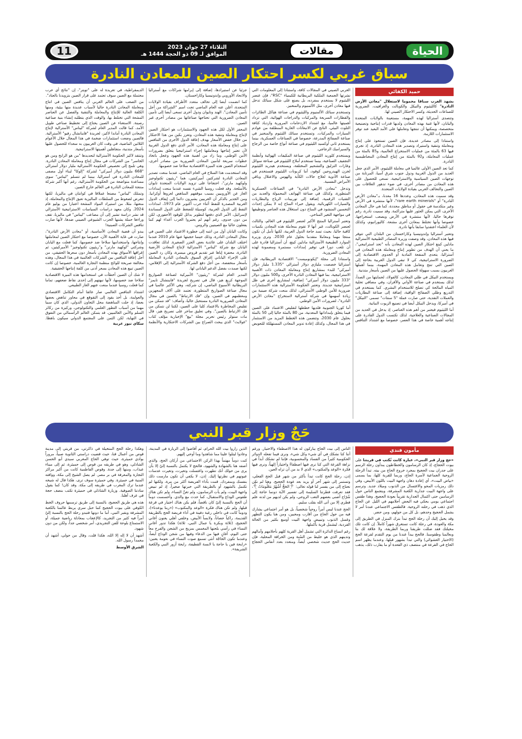الحياة مقالات الثلاثاء 27 جوان 2023
الموافق لـ 09 ذو الحجة 1444 هـ 11
سباق غربي لكسر احتكار الصين للمعادن النادرة
حميد الكفائي
يشهد الغرب سباقا محموما لاستغلال "معادن الأرض النادرة" كالليثيوم والنيكل والكوبالت والغرافيت، الضرورية للصناعات الحديثة، وكسر الاحتكار الصيني لها.
وتتصدى أستراليا لهذه المهمة، مستعينة بالولايات المتحدة واليابان، لأنها غنية بهذه المعادن ولديها قدرات إنتاجية وتصنيعية متخصصة، ويمكنها أن تنتجها وتعاملها على الأمد البعيد عند توفر الاستثمارات اللازمة.
واستنادا إلى مصادر عديدة، فإن الصين تستحوذ على إنتاج ومعاملة وتنقية واستيراد وتصدير هذه المعادن النادرة، إذ تجري فيها 63 بالمئة من عمليات الاستخراج العالمية، و85 بالمئة من عمليات المعاملة، و92 بالمئة من إنتاج المعادن المغناطيسية النادرة.
كما تعد الصين الأولى عالميا في معاملة الليثيوم، الأمر الذي جعل العديد من الدول الغربية ودول جنوب شرق آسيا، المرتابة من توجهات الصين السياسية والاستراتيجية، تسعى للحصول على هذه المعادن من مصادر أخرى، في ضوء تدهور العلاقات بين الصين والتحالف الغربي بقيادة الولايات المتحدة.
وقد سميت هذه المعادن، وعددها 16 معدنا، بـ"معادن الأرض النادرة" أو "rare earth minerals"، لأنها منتشرة في الأرض وغير متكدسة في حقول أو مناطق محددة، كما هي حال المعادن الأخرى، التي يمكن العثور عليها متراكمة. وقد سميت نادرة، رغم توفرها حاليا، لأنها منتشرة في الأرض ويصعب استخراجها، خصوصا وأنها تختلط بمعادن أخرى مشعة، كاليورانيوم، وكذلك لأن العلماء اعتقدوا سابقا بأنها نادرة.
وتعتبر أستراليا وإندونيسيا وكازاخستان من البلدان التي تتوفر فيها هذه المعادن، وقد وصفت وزيرة المصادر الطبيعية الأسترالية مادلين كينغ احتكار الصين لهذه المعادن بأنه "تحد استراتيجي"، ما يعني أن الهدف من تطوير إنتاج ومعاملة هذه المعادن في أستراليا، يتعدى المنفعة المادية أو الجدوى الاقتصادية إلى الضرورة الاستراتيجية، كي لا تبقى الدول الغربية بحاجة إلى الصين التي تنتج وتعامل هذه المعادن المهمة، بينما أهملها الغربيون بسبب سهولة الحصول عليها من الصين بأسعار متدنية.
ويستخدم النيكل في طلي المعادن، كالفولاذ، لحمايتها من الصدأ، لذلك يستخدم في صناعة الأواني والأفران، وفي مصافي تحلية المياه المالحة كي تصلح للاستخدام البشري. كما يستخدم في التدريع وطلي الصفائح الواقية، إضافة إلى صناعة البطاريات والعملات النقدية، حتى صارت عملة "5 سنتات" تسمى "النيكل" في أميركا، ويدخل النيكل أيضا في تصنيع الزيوت النباتية.
أما الليثيوم فيعتبر من أهم هذه العناصر، إذ يدخل في العديد من المجالات الصناعية والعلاجية، لذلك تكتسب الدول القادرة على إنتاجه أهمية خاصة في هذا العصر، خصوصا مع اشتداد التنافس الغربي الصيني في المجالات كافة، واستنادا إلى المعلومات التي نشرتها الجمعية الملكية البريطانية للكيمياء "RSC"، فإن عنصر الليثيوم لا يستخدم بمفرده، بل يصنع على شكل سبائك تدخل فيها معادن أخرى، مثل الألمنيوم والمنغنيز.
وتستخدم سبائك الألمنيوم والليثيوم في صناعة هياكل الطائرات والقطارات السريعة والمركبات والدراجات الهوائية، التي تزداد أهميتها عالميا، مع اشتداد الازدحامات المرورية وازدياد كثافة التلوث البيئي، الناتج عن الانبعاثات الغازية المنطلقة من عوادم السيارات والمركبات. وتستخدم سبائك الليثيوم والمنغنيز في صناعة الصفائح المدرعة، خصوصا في الصناعات العسكرية، بينما يستخدم ثاني أوكسيد الليثيوم في صناعة أنواع خاصة من الزجاج والسيراميك الزجاجي.
ويستخدم كلوريد الليثيوم في صناعة المكيفات الهوائية وأنظمة التجفيف الصناعية، بينما تستخدم أملاح الليثيوم في صناعة سوائل وغازات التزليق والتشحيم المختلفة، ويستخدم هيدريد الليثيوم لخزن الهيدروجين كوقود، أما كربونات الليثيوم فتستخدم في صناعة الأدوية لعلاج حالات الكآبة والهوس والاعتلال وباقي الأمراض النفسية.
وتدخل "معادن الأرض النادرة" في الصناعات العسكرية المتطورة، وكذلك في صناعة الهواتف المحمولة والعديد من التقنيات الرقمية، إضافة إلى توربينات الرياح والبطاريات والسيارات الكهربائية. ويقول خبراء المناخ إنه لا يمكن إحداث التحسين المنشود في المناخ دون استغلال هذه العناصر وتوظيفها في مواجهة التغير المناخي.
وتعتبر أستراليا المنتج الأكبر لعنصر الليثيوم في العالم، والثالث لعنصر الكوبالت، غير أنها لا تقوم بمعاملة هذه المعادن بكميات كافية حاليا، بحيث تسد حاجة الدول الغربية، لكنها تأمل أن تكون منتجا مهما ومعاملا متقدما بحلول عام 2030. وترى وزيرة الموارد الطبيعية الأسترالية مادلين كينغ، أن أستراليا قادرة على أن تلعب دورا في توفير إمدادات مستمرة ومضمونة لهذه المعادن الضرورية.
واستنادا إلى مجلة "إيكونوميست" الاقتصادية البريطانية، فإن أستراليا خصصت مليارَي دولار أسترالي "1.335 مليار دولار أميركي" للبدء بمشاريع إنتاج ومعاملة المعادن ذات الأهمية الاستراتيجية، بما فيها المعادن النادرة الأخرى، و500 مليون دولار "333 مليون دولار أميركي" إضافية، لمشاريع أخرى في ظل استراتيجية جديدة. وتعتبر الحكومة الأسترالية هذه الاستثمارات ضرورية للأمن الوطني الأسترالي، لذلك منعت شركة صينية من زيادة أسهمها في شركة أسترالية لاستخراج "معادن الأرض النادرة"، لضرورات الأمن الوطني.
أما كوريا الجنوبية فلديها خططها لتقليص الاعتماد على الصين فيما يتعلق بإمداداتها المعدنية، من 80 بالمئة حاليا إلى 50 بالمئة بحلول عام 2030، وتتضمن هذه الخطط المزيد من الاستثمار في هذا المجال، وكذلك إعادة تدوير المعادن المستهلكة للتعويض جزئيا عن استيرادها، إضافة إلى إبرامها شراكات مع أستراليا والاتحاد الأوروبي وإندونيسيا وكازاخستان.
كما انضمت أيضا إلى تحالف متعدد الأطراف بقيادة الولايات المتحدة، أعلن عنه العام الماضي تحت اسم "الشراكة من أجل تأمين المعادن". الهند وتايوان ودول أخرى تسعى أيضا إلى تأمين المعادن الضرورية التي تحتاجها صناعاتها من مصادر أخرى غير الصين.
المحفز الأول لكل هذه الجهود والاستثمارات هو احتكار الصين لإنتاج ومعاملة وتنقية هذه المعادن، وتعزز بكين من هذا الاحتكار من خلال خفض الأسعار بهدف إعاقة الدول الأخرى من التنافس على إنتاج ومعاملة هذه المعادن، الأمر الذي دفع الدول الغربية لأن تعتبر إنتاجها ومعاملتها إجراء استراتيجيا يتعلق بضرورات الأمن الوطني. وما زاد من أهمية هذه الجهود وعجل باتخاذ خطوات سريعة لتأمين المعادن الضرورية من مصادر أخرى، استخدام الصين هذه الميزة الاقتصادية سلاحا ضد خصومها.
وقد استخدمت هذا السلاح في العام الماضي، عندما منعت تصدير المعادن النادرة لشركتين أميركيتين، هما "ريثيون تكنولوجيز ولوكهيد مارتن"، احتجاجا على تزويد الولايات المتحدة تايوان بالأسلحة. وقد فعلت روسيا الشيء نفسه عندما منعت إمدادات الغاز عن الأوروبيين بسبب موقفهم المناهض لغزوها أوكرانيا. ومن الجدير بالذكر أن الغربيين يشيرون دائما إلى إيقاف الدول العربية المصدرة للنفط أثناء حرب أكتوبر عام 1973، امدادات النفط إلى الدول الغربية، كوسيلة للضغط على الدول المساندة لإسرائيل، الأمر الذي دفعها لتطوير بدائل للوقود الأحفوري، لكن من دون جدوى، رغم أنهم لم يعتبروا العرب أعداء لهم كما يفعلون حاليا مع الصينيين والروس.
وكانت اليابان أول من انتبه إلى خطورة الاعتماد على الصين في مجال المعادن النادرة، وذلك حينما حجبتها عنها عام 2010 عندما اختلف البلدان على عائدية بعض الجزر الصغيرة. لذلك تعاقدت اليابان مع شركة "ليناس" الأسترالية لإنتاج المعادن الأرضية النادرة، محفزة إياها عبر تقديم قروض ميسرة، وكان رد الصين على الإجراء الياباني إغراق السوق بالمعادن النادرة المعاملة بأسعار منخفضة، من أجل دفع الشركة الأسترالية إلى الإفلاس، لكنها صمدت بفضل الدعم الياباني لها.
المدير العام لشركة "ريثيون" الأميركية لصناعة الصواريخ الموجهة كريغ هيز، قال في تصريح لجريدة "فايننشال تايمز" البريطانية الأسبوع الماضي، إن شركته، وهي الأكبر عالميا في مجال صناعة الصواريخ المتطورة، تعتمد على آلاف المجهزين ومعظمهم في الصين، وإن "فك الارتباط" بالصين في مجال المعادن الضرورية النادرة مستحيل حاليا، وأضاف: "قد نتمكن من تقليص المخاطرة بالاعتماد كليا على الصين، لكننا لن نتمكن من فك الارتباط بالصين". وفي تعليق ساخر على تصريح هيز، قال مات ستولر رئيس تحرير مجلة "بيغ" الإخبارية مؤلف كتاب "غولايث" الذي يبحث الصراع بين الشركات الاحتكارية والأنظمة الديمقراطية، في تغريدة له على "تويتر"، إن "نتائج أي حرب محتملة مع الصين سوف تعتمد على قرار الصين بتزويدنا بالعتاد".
من الصعب على العالم الغربي أن ينافس الصين في انتاج ومعاملة المعادن النادرة حاليا لأسباب عديدة منها بيئية، ومنها الكلفة العالية للإنتاج والمعاملة والتنقية والفصل عن العناصر المشعة التي تختلط بها، والوقت الذي يتطلبه إنشاء بنية صناعية رصينة. الاستغناء عن الصين يحتاج إلى تخطيط صناعي طويل الأمد، كما قالت المدير العام لشركة "ليناس" الأسترالية لإنتاج المعادن النادرة أماندا لاكيز، لجريدة "فاينانشال رفيو" الأسترالية. فالصين وضعت استثمارات ضخمة في هذا المجال خلال الأعوام الثلاثين الماضية، في وقت كان الغربيون به سعداء للحصول عليها بأسعار متدنية، متجاهلين أهميتها الاستراتيجية.
وتنتقد لاكيز الحكومة الأسترالية لتحديدها "من هو الرابح ومن هو الخاسر" من الشركات في مجال إنتاج ومعاملة المعادن النادرة. وهي تلمح إلى تخصيص الحكومة الأسترالية مليار دولار أسترالي "668 مليون دولار أميركي" لشركة "إلوكا" لبناء أول مصفى للمعادن النادرة في أستراليا، بينما لم تتسلم "ليناس" سوى مساعدة متواضعة من الحكومة الأسترالية، رغم أنها أكبر شركة منتجة للمعادن النادرة في العالم خارج الصين.
وتمتلك "ليناس" مصنعا عملاقا في كوانتان في ماليزيا، لكنها تتعرض لضغوط من السلطات الماليزية تعيق الإنتاج والمعاملة، إذ منعتها، مثلا، من استيراد المواد المشعة اعتبارا من يوليو عام 2024. وكان معهد دراسات السياسات الاستراتيجية الأسترالي قد نشر دراسة تشير إلى أن مصاعب "ليناس" في ماليزيا، تقف وراءها حملة يشنها الحزب الشيوعي الصيني ضدها، لأنها صارت تنافس الشركات الصينية!
يبدو أن قضية المعادن الأساسية، أو "معادن الأرض النادرة"، صارت في غاية الأهمية الآن، خصوصا مع احتكار الصين لمعاملتها وإنتاجها، واستخدامها سلاحا ضد خصومها، كما فعلت مع اليابان وشركتي "لوكهيد مارتن" و"ريثيون تكنولوجيز" الأميركيتين، ثم إغراقها الأسواق بهذه المعادن بأسعار دون سعرها الحقيقي، من أجل إعاقة التنافس بين الشركات العالمية في هذا المجال، وهذه مخالفة صريحة للوائح منظمة التجارة العالمية، خصوصا إن كانت الصين تبيع هذه المعادن بسعر أدنى من كلفة إنتاجها الحقيقية.
لا شك أن الصين أخطأت في استخدامها هذه الميزة الاقتصادية سلاحا ضد خصومها، لأنها نبهتهم إلى إحدى نقاط ضعفهم، تماما كما فعلت روسيا عندما منعت عنهم الغاز الطبيعي.
اشتداد التنافس العالمي صار عائقا أمام التكامل الاقتصادي والعولمة، بل أخذ يقود إلى التقوقع في محاور تناهض بعضها بعضا، إذ حلت المناهضة محل التعاون الدولي، الذي كان سببا مهما من أسباب التطور العلمي والتكنولوجي، وركيزة من ركائز السلم والأمن العالميين. قد يتمكن العالم الرأسمالي من التفوق في النهاية، لكن الثمن على المجتمع الدولي سيكون باهظا. سكاي نيوز عربية
حَجٌ وزار قبر النبي
مأمون فندي
«حج وزار قبر النبي»، عبارة كانت تُكتب في قريتنا على بيوت الحجاج، إذ كان الرسامون والخطاطون يبدأون رحلة الرسم على جدران بيت الحجيج بمجرد خروج الحاج من بيته. تبدأ الرحلة الروحية الجماعية لأسرة الحاج، وربما للقرية كلها، بما يسمى «بياض البيت»، أي إعادة دهان واجهة البيت باللون الأبيض، وفي ذلك رمزيات المحو والاغتسال من الذنوب وميلاد جديد. وترسم على واجهة البيت جدارية الكعبة المشرفة، ويتجمع الناس حول الرسامين حتى اكتمال الجدارية تقريباً بعودة الحجيج. وهذا طقس اجتماعي يومي يحكي فيه البعض أحلامهم في الليل عن الحاج الذي ذهب في رحلته الروحية. فالطقس الاجتماعي عندنا أمر لا يشمل الحجيج وحدهم، بل كل من حولهم، ومن حضر.
وقد يخيل إليك أن رحلة الحج تبدأ بترك المنزل في الطريق إلى مكة والعودة، في رحلة كانت تستغرق شهراً كاملاً. إن كانت تلك مخيلتك فقد ضللت طريقنا وربما الطريقة، ولا علاقة لك بنا وبعالمنا وطقوسنا. فالحج يبدأ عندنا من يوم التقدم لقرعة الحج (الاختيار العشوائي) والتي تبدأ بشهور قبلها، وعندما يظهر اسم الحاج في القرعة في منتصف ذي القعدة أو ما يقارب ذلك، يذهب الناس إلى بيت الحاج يباركون له هذا الاصطفاء والاختيار. ورغم أننا كنا نشكك في أي شيء وكل شيء، ونرى فيما تفعله الدوائر الحكومية كثيراً من الفساد والمحسوبية، فإننا لم نشكك أبداً في نزاهة القرعة التي كنا نرى فيها اصطفاءً واختياراً إلهياً، ونرى فيها فكرة «الوعد والمكتوب» الذي لا بد من أن تراه العين.
إذن، رحلة الحج كانت تبدأ بأكثر من شهر قبل الحج الفعلي، وتستمر إلى شهر آخر أو يزيد بعد عودة الحجيج. وهنا لم نكن نحتاج إلى من يفسر لنا قوله تعالى: ﴿الحَجُّ أَشْهُرٌ مَعْلُومَاتٌ﴾، فقد تعرفت فطرتنا السليمة إلى تفسير الآية دونما حاجة إلى شُرّاح أضنى بعضهم التعب الروحي، ولم يكن لديهم من لدنه علم فطري إلا من أتى الله بقلب سليم.
الحج عندنا ليس أمراً روحياً شخصياً، بل هو أمر اجتماعي يشارك فيه من حول الحاج من أقارب ومحبين، ومن هنا يكون التطهر وغسل الذنوب وتبييض واجهة البيت أوسع بكثير من الحالة الفردية، ليشمل قرية بأكملها.
رغم اتساع الدائرة التي تشمل أهل القرية كلهم بأحلامهم وآمالهم وتدينهم الذي هو خليط من السُنة ومن الخرافة المحلية، فإن حديث الحج حديث شخصي أيضاً، ومتعدد بعدد أنفاس الحجاج الذين زاروا بيت الله الحرام، ثم أفاضوا إلى الزيارة في المدينة، وعادوا ليتلوا علينا مما شاهدوا وما أوحي إليهم.
كنت دوماً مهتماً بهذا الركن الاجتماعي من أركان الحج، والذي أضفه هنا بالشهادة والشهود، فالحج لا يكتمل بالنسبة إليّ إلا بأن يرى من حولك أنك تطهرت واغتسلت وتغيرت، وتغيرت عدسات عيونهم في نظرتها إليك. إذن، لا يكفي أن تكون مارست ذلك بنفسك وبمفردك. قمت بأداء الفريضة أكثر من مرة، ولكنها لم تكتمل بالشهود أو بالطريقة التي خبرتها صغيراً، إذ لم تبيض واجهة البيت، ولم يأتِ الرسامون، ولم تغنِّ النساء، ولم تكن هناك طقوس الوداع والاستقبال، كما حدث مع والدي. وأحسست دوماً أن الحج بالنسبة إليّ كان ناقصاً، فلم يكن هناك اختيار في قرعة قبلها، ولم تكن هناك فكرة «الوعد والمكتوب» («ربنا يوعدنا»)، ودوماً كانت في داخلي رغبة دفينة في أداء فريضة الحج بالطريقة القديمة، راكباً حصاناً، ولابساً الأبيض، وخلفي أهلي يغنون أغاني الحجيج، (ثلاثة وبكرة يا جمال النبي، ثلاثة) هكذا تدور أغاني النساء في رأسي بلحنها المغمس بمزيج من الشجن والفرح معاً حتى اليوم، أغانٍ فيها من الدعاء وفيها من شجن الوداع أيضاً، وعندما تكون الحاجّة أنثى تسمع صوت النساء في نعومة يغنين: «رايحة فين يا حاجة يا لابسة القطيفة، رايحة أزور النبي والكعبة الشريفة».
وهكذا رحلة الحج المتخيلة في ذاكرتي، من قريتي إلى مدينة قوص من أعمال قنا، حيث قضيت دراستي الثانوية صبياً، مروراً بوادي حميثرة، حيث توفي الحاج المغربي سيدي أبو الحسن الشاذلي، وهو في طريقه من قوص إلى حميثرة، ثم إلى ميناء عيذاب، ومنها إلى جدة. وقوص الفاطمية كانت من أكبر مراكز التجارة والمعرفة في بر مصر. لم يصل الشيخ إلى مكة، ووافته المنية في حميثرة. وفي حميثرة سوف ترى، هكذا قال له شيخه عندما ترك المغرب في طريقه إلى مكة. وقد كان! كما يقول سادتنا الصوفية. وزيارة الشاذلي في حميثرة تكتب بنصف حجة في عرف أهلنا.
هذه هي طريق الحجيج، بالنسبة إلى طريق ترسمها حروف الخط الكوفي على بيوت الحجيج كما حبل سري يربط عالمنا بالكعبة المشرفة وبقبر النبي، أما ما دونها فتبدو رحلة الحج بالنسبة إليّ أمراً فيه كثير من التجريد، كالإعجاب بمعادلة رياضية جميلة، أو الاستمتاع بلوحة للفن التجريدي، أمر شخصي جداً، ولكن من دون شهود.
أشهد أن لا إله إلا الله، هكذا قلت، وقال من حولي، أشهد أن محمداً رسول الله.
الشرق الأوسط